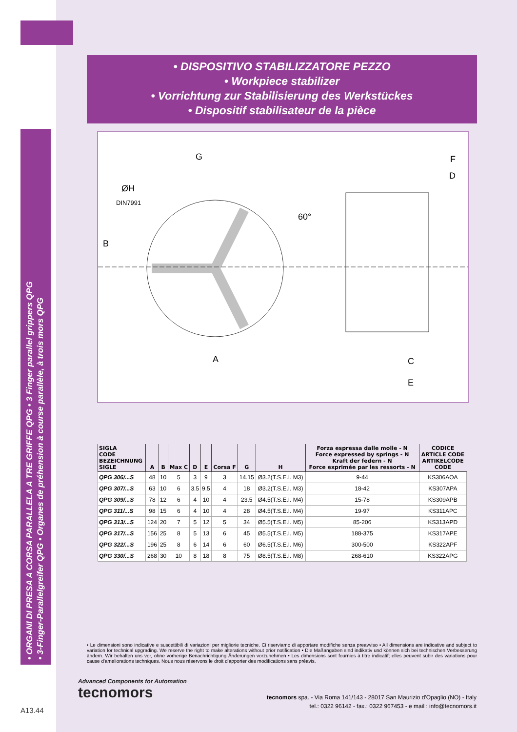• DISPOSITIVO STABILIZZATORE PEZZO
• Workpiece stabilizer
• Vorrichtung zur Stabilisierung des Werkstückes
• Dispositif stabilisateur de la pièce
• ORGANI DI PRESA A CORSA PARALLELA A TRE GRIFFE QPG • 3 Finger parallel grippers QPG
• 3-Finger-Parallelgreifer QPG • Organes de préhension à course parallèle, à trois mors QPG
G
ØH
DIN7991
B
60°
A
F
D
C
E
| SIGLA CODE BEZEICHNUNG SIGLE | A | B | Max C | D | E | Corsa F | G | H | Forza espressa dalle molle - N Force expressed by springs - N Kraft der federn - N Force exprimée par les ressorts - N | CODICE ARTICLE CODE ARTIKELCODE CODE |
| --- | --- | --- | --- | --- | --- | --- | --- | --- | --- | --- |
| QPG 306/...S | 48 | 10 | 5 | 3 | 9 | 3 | 14.15 | Ø3.2(T.S.E.I. M3) | 9-44 | KS306AOA |
| QPG 307/...S | 63 | 10 | 6 | 3.5 | 9.5 | 4 | 18 | Ø3.2(T.S.E.I. M3) | 18-42 | KS307APA |
| QPG 309/...S | 78 | 12 | 6 | 4 | 10 | 4 | 23.5 | Ø4.5(T.S.E.I. M4) | 15-78 | KS309APB |
| QPG 311/...S | 98 | 15 | 6 | 4 | 10 | 4 | 28 | Ø4.5(T.S.E.I. M4) | 19-97 | KS311APC |
| QPG 313/...S | 124 | 20 | 7 | 5 | 12 | 5 | 34 | Ø5.5(T.S.E.I. M5) | 85-206 | KS313APD |
| QPG 317/...S | 156 | 25 | 8 | 5 | 13 | 6 | 45 | Ø5.5(T.S.E.I. M5) | 188-375 | KS317APE |
| QPG 322/...S | 196 | 25 | 8 | 6 | 14 | 6 | 60 | Ø6.5(T.S.E.I. M6) | 300-500 | KS322APF |
| QPG 330/...S | 268 | 30 | 10 | 8 | 18 | 8 | 75 | Ø8.5(T.S.E.I. M8) | 268-610 | KS322APG |
• Le dimensioni sono indicative e suscettibili di variazioni per migliorie tecniche. Ci riserviamo di apportare modifiche senza preavviso • All dimensions are indicative and subject to variation for technical upgrading. We reserve the right to make alterations without prior notification • Die Maßangaben sind indikativ und können sich bei technischen Verbesserung ändern. Wir behalten uns vor, ohne vorherige Benachrichtigung Änderungen vorzunehmen • Les dimensions sont fournies à titre indicatif; elles peuvent subir des variations pour cause d'ameliorations techniques. Nous nous réservons le droit d'apporter des modifications sans préavis.
Advanced Components for Automation
tecnomors
tecnomors spa. - Via Roma 141/143 - 28017 San Maurizio d'Opaglio (NO) - Italy
tel.: 0322 96142 - fax.: 0322 967453 - e mail : info@tecnomors.it
A13.44